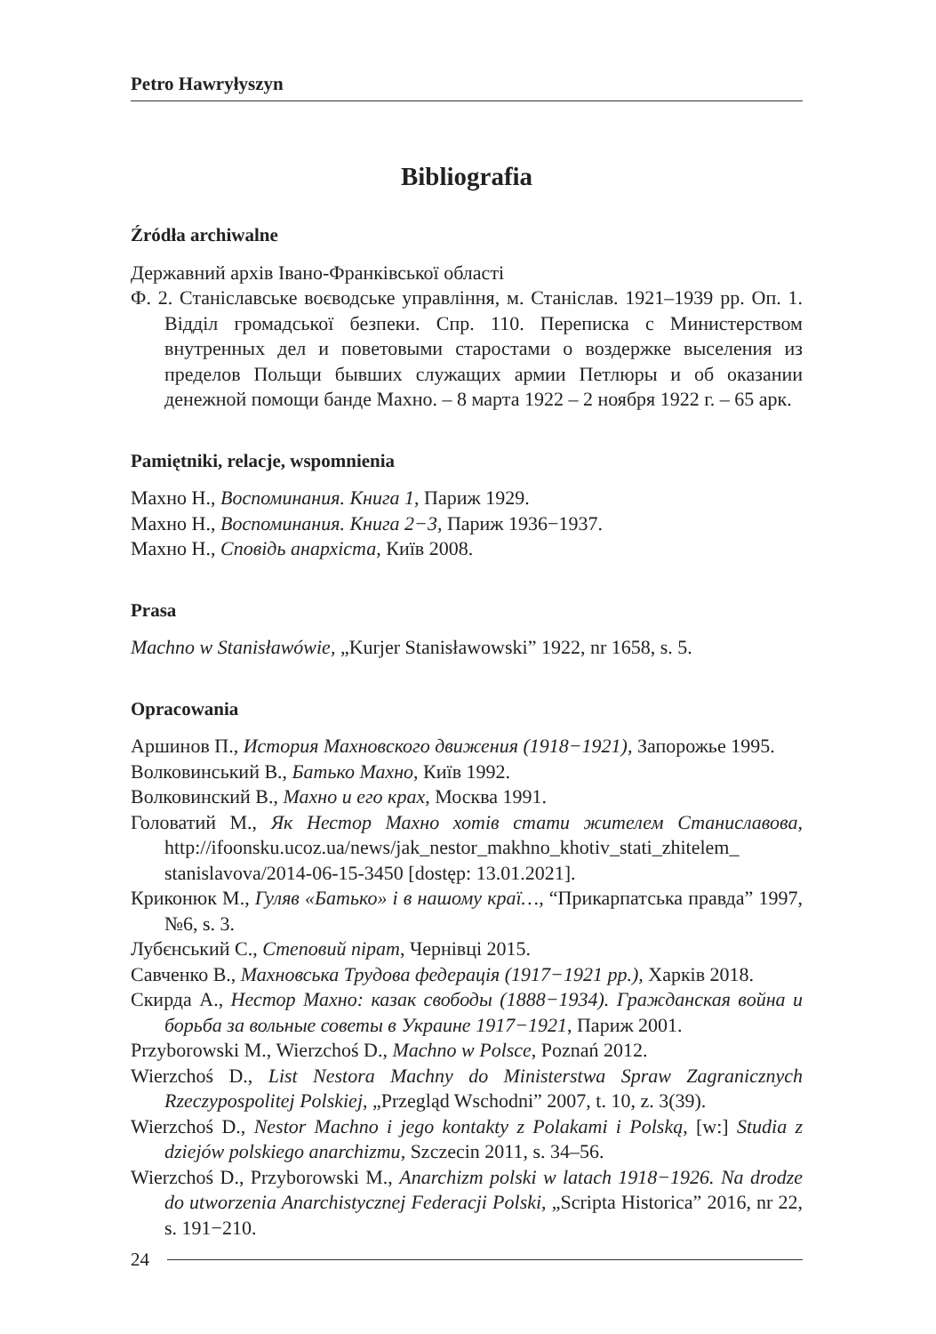Petro Hawryłyszyn
Bibliografia
Źródła archiwalne
Державний архів Івано-Франківської області
Ф. 2. Станіславське воєводське управління, м. Станіслав. 1921–1939 рр. Оп. 1. Відділ громадської безпеки. Спр. 110. Переписка с Министерством внутренных дел и поветовыми старостами о воздержке выселения из пределов Польщи бывших служащих армии Петлюры и об оказании денежной помощи банде Махно. – 8 марта 1922 – 2 ноября 1922 г. – 65 арк.
Pamiętniki, relacje, wspomnienia
Махно Н., Воспоминания. Книга 1, Париж 1929.
Махно Н., Воспоминания. Книга 2−3, Париж 1936−1937.
Махно Н., Сповідь анархіста, Київ 2008.
Prasa
Machno w Stanisławówie, „Kurjer Stanisławowski” 1922, nr 1658, s. 5.
Opracowania
Аршинов П., История Махновского движения (1918−1921), Запорожье 1995.
Волковинський В., Батько Махно, Київ 1992.
Волковинский В., Махно и его крах, Москва 1991.
Головатий М., Як Нестор Махно хотів стати жителем Станиславова, http://ifoonsku.ucoz.ua/news/jak_nestor_makhno_khotiv_stati_zhitelem_ stanislavova/2014-06-15-3450 [dostęp: 13.01.2021].
Криконюк М., Гуляв «Батько» і в нашому краї…, “Прикарпатська правда” 1997, №6, s. 3.
Лубєнський С., Степовий пірат, Чернівці 2015.
Савченко В., Махновська Трудова федерація (1917−1921 рр.), Харків 2018.
Скирда А., Нестор Махно: казак свободы (1888−1934). Гражданская война и борьба за вольные советы в Украине 1917−1921, Париж 2001.
Przyborowski M., Wierzchoś D., Machno w Polsce, Poznań 2012.
Wierzchoś D., List Nestora Machny do Ministerstwa Spraw Zagranicznych Rzeczypospolitej Polskiej, „Przegląd Wschodni” 2007, t. 10, z. 3(39).
Wierzchoś D., Nestor Machno i jego kontakty z Polakami i Polską, [w:] Studia z dziejów polskiego anarchizmu, Szczecin 2011, s. 34–56.
Wierzchoś D., Przyborowski M., Anarchizm polski w latach 1918−1926. Na drodze do utworzenia Anarchistycznej Federacji Polski, „Scripta Historica” 2016, nr 22, s. 191−210.
24